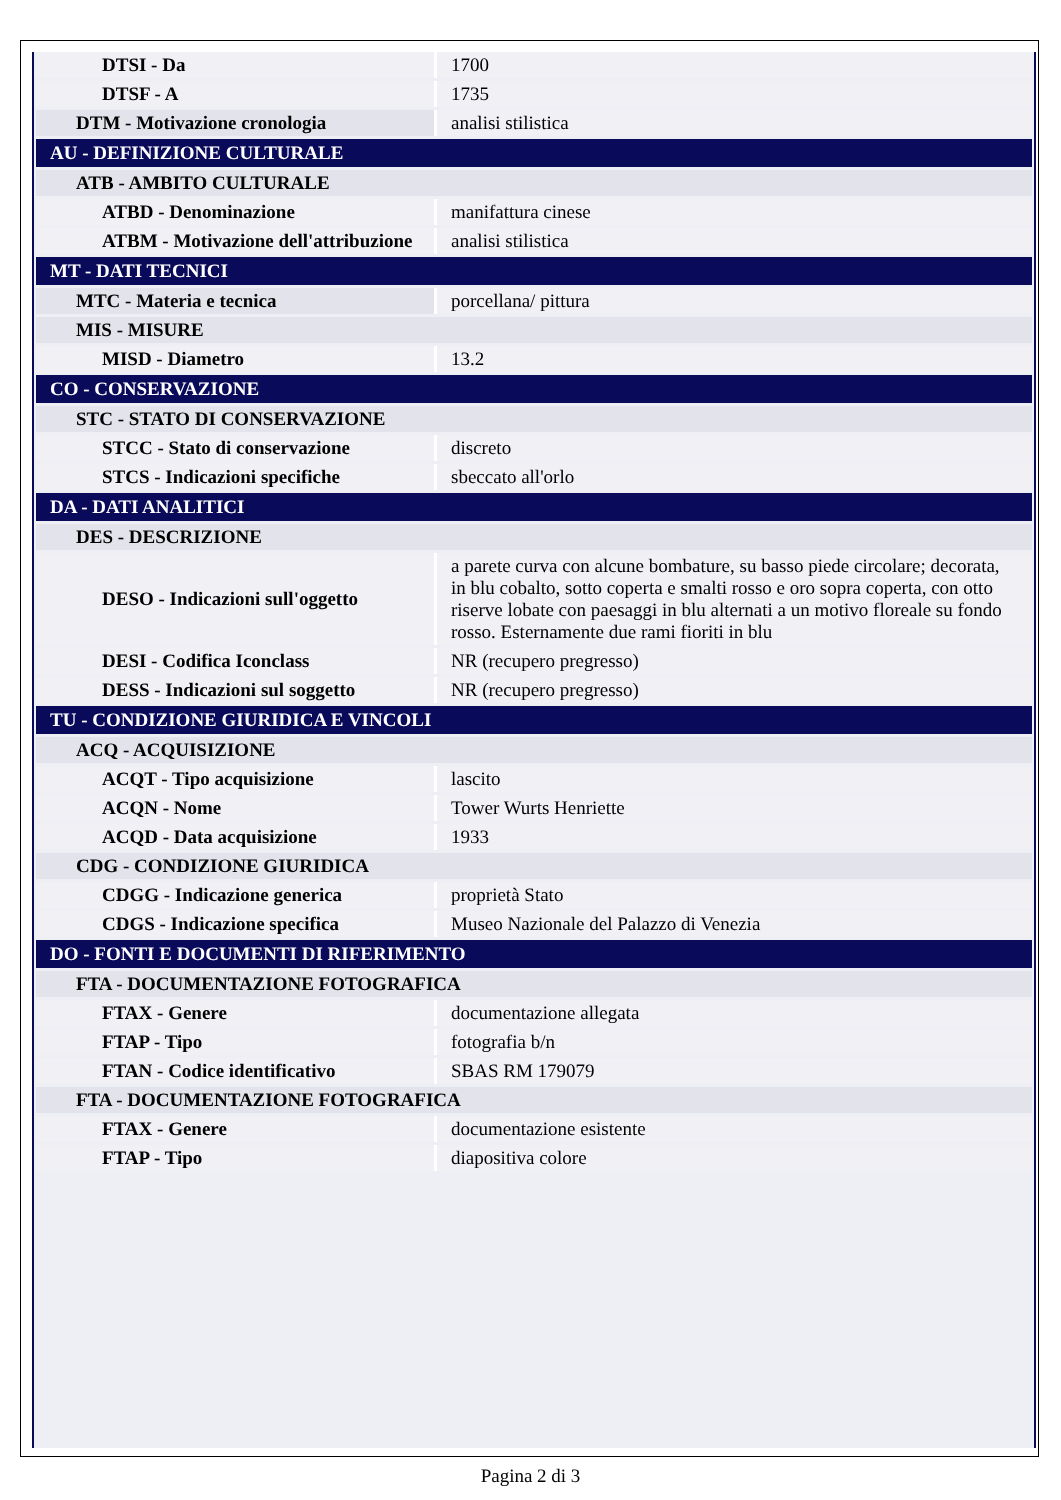| DTSI - Da | 1700 |
| DTSF - A | 1735 |
| DTM - Motivazione cronologia | analisi stilistica |
| AU - DEFINIZIONE CULTURALE | |
| ATB - AMBITO CULTURALE | |
| ATBD - Denominazione | manifattura cinese |
| ATBM - Motivazione dell'attribuzione | analisi stilistica |
| MT - DATI TECNICI | |
| MTC - Materia e tecnica | porcellana/ pittura |
| MIS - MISURE | |
| MISD - Diametro | 13.2 |
| CO - CONSERVAZIONE | |
| STC - STATO DI CONSERVAZIONE | |
| STCC - Stato di conservazione | discreto |
| STCS - Indicazioni specifiche | sbeccato all'orlo |
| DA - DATI ANALITICI | |
| DES - DESCRIZIONE | |
| DESO - Indicazioni sull'oggetto | a parete curva con alcune bombature, su basso piede circolare; decorata, in blu cobalto, sotto coperta e smalti rosso e oro sopra coperta, con otto riserve lobate con paesaggi in blu alternati a un motivo floreale su fondo rosso. Esternamente due rami fioriti in blu |
| DESI - Codifica Iconclass | NR (recupero pregresso) |
| DESS - Indicazioni sul soggetto | NR (recupero pregresso) |
| TU - CONDIZIONE GIURIDICA E VINCOLI | |
| ACQ - ACQUISIZIONE | |
| ACQT - Tipo acquisizione | lascito |
| ACQN - Nome | Tower Wurts Henriette |
| ACQD - Data acquisizione | 1933 |
| CDG - CONDIZIONE GIURIDICA | |
| CDGG - Indicazione generica | proprietà Stato |
| CDGS - Indicazione specifica | Museo Nazionale del Palazzo di Venezia |
| DO - FONTI E DOCUMENTI DI RIFERIMENTO | |
| FTA - DOCUMENTAZIONE FOTOGRAFICA | |
| FTAX - Genere | documentazione allegata |
| FTAP - Tipo | fotografia b/n |
| FTAN - Codice identificativo | SBAS RM 179079 |
| FTA - DOCUMENTAZIONE FOTOGRAFICA | |
| FTAX - Genere | documentazione esistente |
| FTAP - Tipo | diapositiva colore |
Pagina 2 di 3